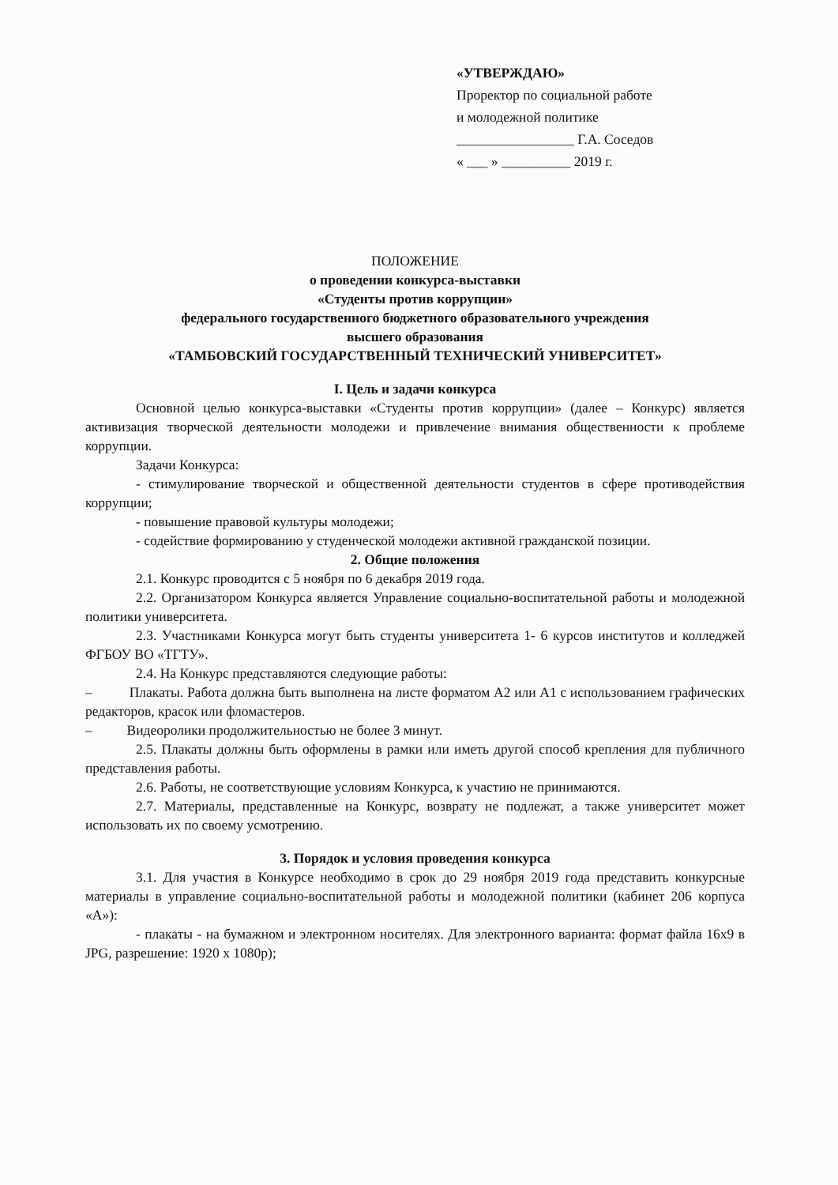«УТВЕРЖДАЮ»
Проректор по социальной работе
и молодежной политике
_________________ Г.А. Соседов
« ___ » __________ 2019 г.
ПОЛОЖЕНИЕ
о проведении конкурса-выставки
«Студенты против коррупции»
федерального государственного бюджетного образовательного учреждения
высшего образования
«ТАМБОВСКИЙ ГОСУДАРСТВЕННЫЙ ТЕХНИЧЕСКИЙ УНИВЕРСИТЕТ»
I. Цель и задачи конкурса
Основной целью конкурса-выставки «Студенты против коррупции» (далее – Конкурс) является активизация творческой деятельности молодежи и привлечение внимания общественности к проблеме коррупции.
Задачи Конкурса:
- стимулирование творческой и общественной деятельности студентов в сфере противодействия коррупции;
- повышение правовой культуры молодежи;
- содействие формированию у студенческой молодежи активной гражданской позиции.
2. Общие положения
2.1. Конкурс проводится с 5 ноября по 6 декабря 2019 года.
2.2. Организатором Конкурса является Управление социально-воспитательной работы и молодежной политики университета.
2.3. Участниками Конкурса могут быть студенты университета 1- 6 курсов институтов и колледжей ФГБОУ ВО «ТГТУ».
2.4. На Конкурс представляются следующие работы:
– Плакаты. Работа должна быть выполнена на листе форматом А2 или А1 с использованием графических редакторов, красок или фломастеров.
– Видеоролики продолжительностью не более 3 минут.
2.5. Плакаты должны быть оформлены в рамки или иметь другой способ крепления для публичного представления работы.
2.6. Работы, не соответствующие условиям Конкурса, к участию не принимаются.
2.7. Материалы, представленные на Конкурс, возврату не подлежат, а также университет может использовать их по своему усмотрению.
3. Порядок и условия проведения конкурса
3.1. Для участия в Конкурсе необходимо в срок до 29 ноября 2019 года представить конкурсные материалы в управление социально-воспитательной работы и молодежной политики (кабинет 206 корпуса «А»):
- плакаты - на бумажном и электронном носителях. Для электронного варианта: формат файла 16x9 в JPG, разрешение: 1920 x 1080p);